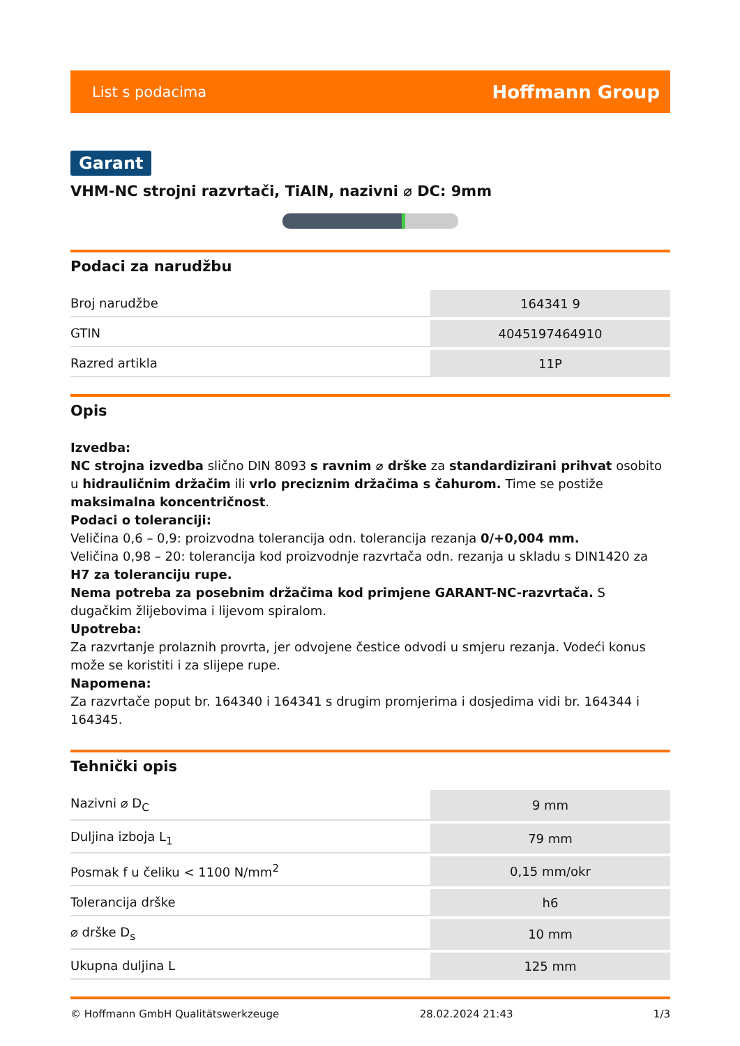List s podacima Hoffmann Group
Garant
VHM-NC strojni razvrtači, TiAlN, nazivni ⌀ DC: 9mm
Podaci za narudžbu
| Broj narudžbe | 164341 9 |
| GTIN | 4045197464910 |
| Razred artikla | 11P |
Opis
Izvedba:
NC strojna izvedba slično DIN 8093 s ravnim ⌀ drške za standardizirani prihvat osobito u hidrauličnim držačim ili vrlo preciznim držačima s čahurom. Time se postiže maksimalna koncentričnost.
Podaci o toleranciji:
Veličina 0,6 – 0,9: proizvodna tolerancija odn. tolerancija rezanja 0/+0,004 mm.
Veličina 0,98 – 20: tolerancija kod proizvodnje razvrtača odn. rezanja u skladu s DIN1420 za H7 za toleranciju rupe.
Nema potreba za posebnim držačima kod primjene GARANT-NC-razvrtača. S dugačkim žlijebovima i lijevom spiralom.
Upotreba:
Za razvrtanje prolaznih provrta, jer odvojene čestice odvodi u smjeru rezanja. Vodeći konus može se koristiti i za slijepe rupe.
Napomena:
Za razvrtače poput br. 164340 i 164341 s drugim promjerima i dosjedima vidi br. 164344 i 164345.
Tehnički opis
| Nazivni ⌀ D<sub>C</sub> | 9 mm |
| Duljina izboja L<sub>1</sub> | 79 mm |
| Posmak f u čeliku < 1100 N/mm<sup>2</sup> | 0,15 mm/okr |
| Tolerancija drške | h6 |
| ⌀ drške D<sub>s</sub> | 10 mm |
| Ukupna duljina L | 125 mm |
© Hoffmann GmbH Qualitätswerkzeuge 28.02.2024 21:43 1/3